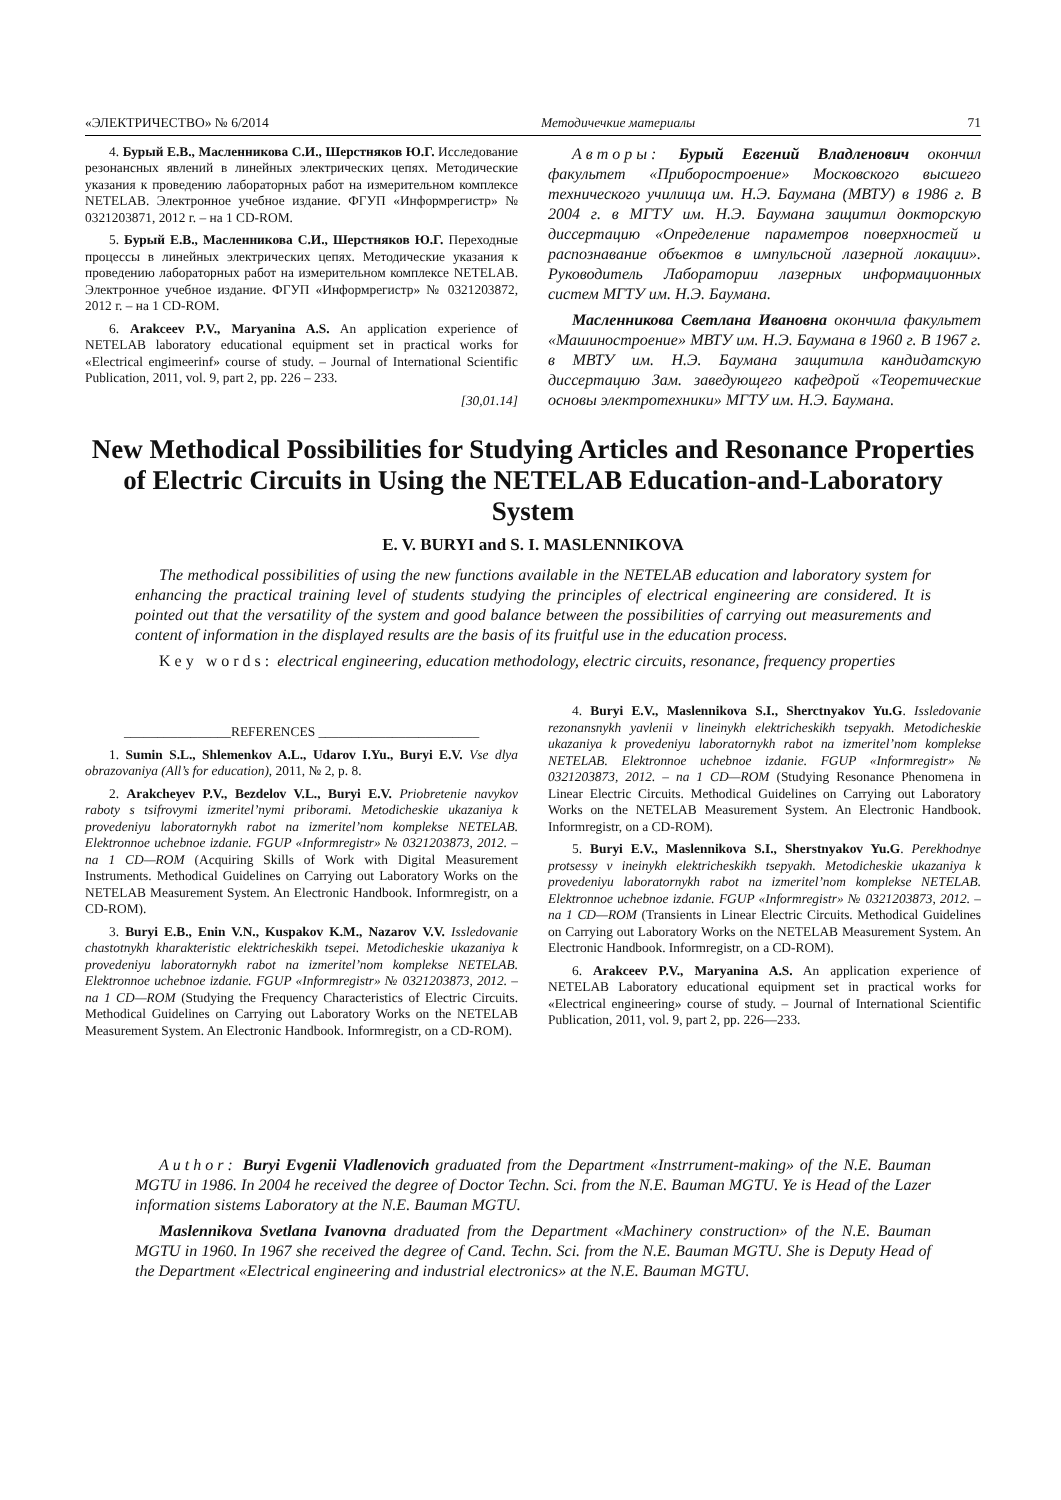«ЭЛЕКТРИЧЕСТВО» № 6/2014 Методичечкие материалы 71
4. Бурый Е.В., Масленникова С.И., Шерстняков Ю.Г. Исследование резонансных явлений в линейных электрических цепях. Методические указания к проведению лабораторных работ на измерительном комплексе NETELAB. Электронное учебное издание. ФГУП «Информрегистр» № 0321203871, 2012 г. – на 1 CD-ROM.
5. Бурый Е.В., Масленникова С.И., Шерстняков Ю.Г. Переходные процессы в линейных электрических цепях. Методические указания к проведению лабораторных работ на измерительном комплексе NETELAB. Электронное учебное издание. ФГУП «Информрегистр» № 0321203872, 2012 г. – на 1 CD-ROM.
6. Arakceev P.V., Maryanina A.S. An application experience of NETELAB laboratory educational equipment set in practical works for «Electrical engimeerinf» course of study. – Journal of International Scientific Publication, 2011, vol. 9, part 2, pp. 226 – 233.
[30,01.14]
Авторы: Бурый Евгений Владленович окончил факультет «Приборостроение» Московского высшего технического училища им. Н.Э. Баумана (МВТУ) в 1986 г. В 2004 г. в МГТУ им. Н.Э. Баумана защитил докторскую диссертацию «Определение параметров поверхностей и распознавание объектов в импульсной лазерной локации». Руководитель Лаборатории лазерных информационных систем МГТУ им. Н.Э. Баумана.
Масленникова Светлана Ивановна окончила факультет «Машиностроение» МВТУ им. Н.Э. Баумана в 1960 г. В 1967 г. в МВТУ им. Н.Э. Баумана защитила кандидатскую диссертацию Зам. заведующего кафедрой «Теоретические основы электротехники» МГТУ им. Н.Э. Баумана.
New Methodical Possibilities for Studying Articles and Resonance Properties of Electric Circuits in Using the NETELAB Education-and-Laboratory System
E. V. BURYI and S. I. MASLENNIKOVA
The methodical possibilities of using the new functions available in the NETELAB education and laboratory system for enhancing the practical training level of students studying the principles of electrical engineering are considered. It is pointed out that the versatility of the system and good balance between the possibilities of carrying out measurements and content of information in the displayed results are the basis of its fruitful use in the education process.
Key words: electrical engineering, education methodology, electric circuits, resonance, frequency properties
________________REFERENCES ________________________
1. Sumin S.L., Shlemenkov A.L., Udarov I.Yu., Buryi E.V. Vse dlya obrazovaniya (All’s for education), 2011, № 2, p. 8.
2. Arakcheyev P.V., Bezdelov V.L., Buryi E.V. Priobretenie navykov raboty s tsifrovymi izmeritel’nymi priborami. Metodicheskie ukazaniya k provedeniyu laboratornykh rabot na izmeritel’nom komplekse NETELAB. Elektronnoe uchebnoe izdanie. FGUP «Informregistr» № 0321203873, 2012. – na 1 CD—ROM (Acquiring Skills of Work with Digital Measurement Instruments. Methodical Guidelines on Carrying out Laboratory Works on the NETELAB Measurement System. An Electronic Handbook. Informregistr, on a CD-ROM).
3. Buryi E.B., Enin V.N., Kuspakov K.M., Nazarov V.V. Issledovanie chastotnykh kharakteristic elektricheskikh tsepei. Metodicheskie ukazaniya k provedeniyu laboratornykh rabot na izmeritel’nom komplekse NETELAB. Elektronnoe uchebnoe izdanie. FGUP «Informregistr» № 0321203873, 2012. – na 1 CD—ROM (Studying the Frequency Characteristics of Electric Circuits. Methodical Guidelines on Carrying out Laboratory Works on the NETELAB Measurement System. An Electronic Handbook. Informregistr, on a CD-ROM).
4. Buryi E.V., Maslennikova S.I., Sherctnyakov Yu.G. Issledovanie rezonansnykh yavlenii v lineinykh elektricheskikh tsepyakh. Metodicheskie ukazaniya k provedeniyu laboratornykh rabot na izmeritel’nom komplekse NETELAB. Elektronnoe uchebnoe izdanie. FGUP «Informregistr» № 0321203873, 2012. – na 1 CD—ROM (Studying Resonance Phenomena in Linear Electric Circuits. Methodical Guidelines on Carrying out Laboratory Works on the NETELAB Measurement System. An Electronic Handbook. Informregistr, on a CD-ROM).
5. Buryi E.V., Maslennikova S.I., Sherstnyakov Yu.G. Perekhodnye protsessy v ineinykh elektricheskikh tsepyakh. Metodicheskie ukazaniya k provedeniyu laboratornykh rabot na izmeritel’nom komplekse NETELAB. Elektronnoe uchebnoe izdanie. FGUP «Informregistr» № 0321203873, 2012. – na 1 CD—ROM (Transients in Linear Electric Circuits. Methodical Guidelines on Carrying out Laboratory Works on the NETELAB Measurement System. An Electronic Handbook. Informregistr, on a CD-ROM).
6. Arakceev P.V., Maryanina A.S. An application experience of NETELAB Laboratory educational equipment set in practical works for «Electrical engineering» course of study. – Journal of International Scientific Publication, 2011, vol. 9, part 2, pp. 226—233.
Author: Buryi Evgenii Vladlenovich graduated from the Department «Instrrument-making» of the N.E. Bauman MGTU in 1986. In 2004 he received the degree of Doctor Techn. Sci. from the N.E. Bauman MGTU. Ye is Head of the Lazer information sistems Laboratory at the N.E. Bauman MGTU.
Maslennikova Svetlana Ivanovna draduated from the Department «Machinery construction» of the N.E. Bauman MGTU in 1960. In 1967 she received the degree of Cand. Techn. Sci. from the N.E. Bauman MGTU. She is Deputy Head of the Department «Electrical engineering and industrial electronics» at the N.E. Bauman MGTU.